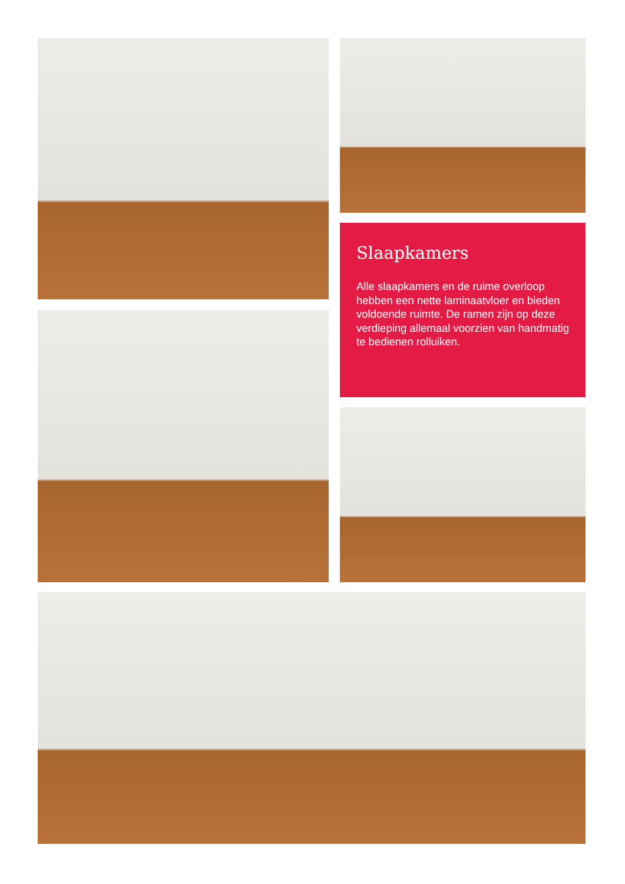Slaapkamers
Alle slaapkamers en de ruime overloop hebben een nette laminaatvloer en bieden voldoende ruimte. De ramen zijn op deze verdieping allemaal voorzien van handmatig te bedienen rolluiken.